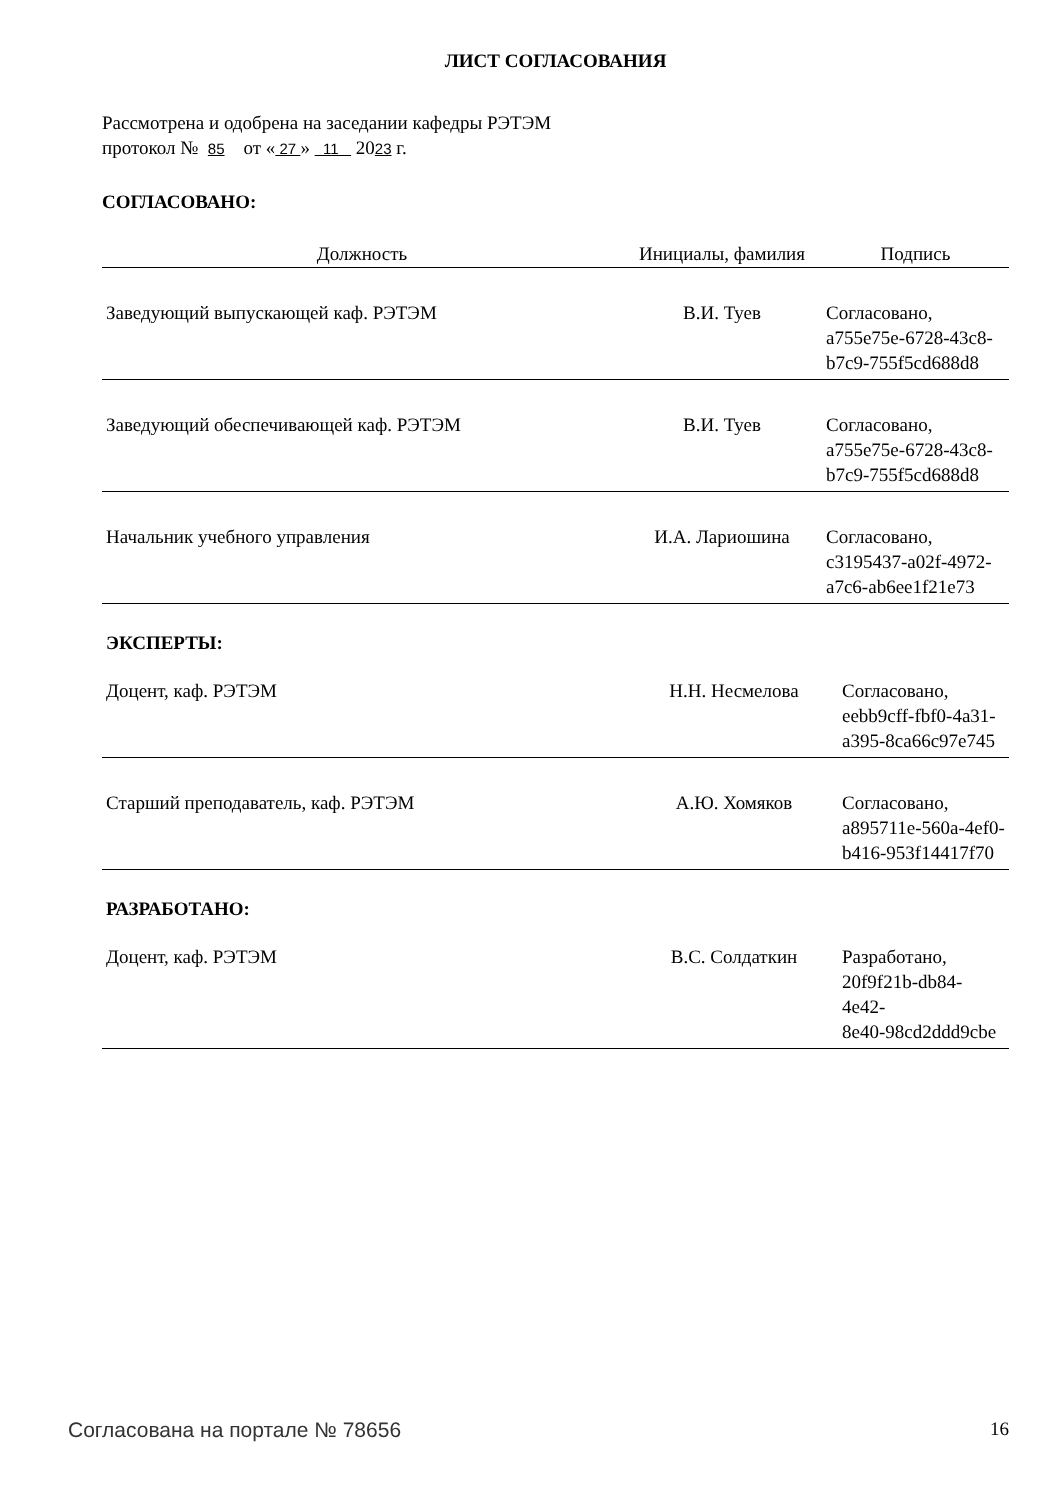ЛИСТ СОГЛАСОВАНИЯ
Рассмотрена и одобрена на заседании кафедры РЭТЭМ
протокол № 85 от « 27 » 11 2023 г.
СОГЛАСОВАНО:
| Должность | Инициалы, фамилия | Подпись |
| --- | --- | --- |
| Заведующий выпускающей каф. РЭТЭМ | В.И. Туев | Согласовано, a755e75e-6728-43c8- b7c9-755f5cd688d8 |
| Заведующий обеспечивающей каф. РЭТЭМ | В.И. Туев | Согласовано, a755e75e-6728-43c8- b7c9-755f5cd688d8 |
| Начальник учебного управления | И.А. Лариошина | Согласовано, c3195437-a02f-4972- a7c6-ab6ee1f21e73 |
ЭКСПЕРТЫ:
| Доцент, каф. РЭТЭМ | Н.Н. Несмелова | Согласовано, eebb9cff-fbf0-4a31- a395-8ca66c97e745 |
| Старший преподаватель, каф. РЭТЭМ | А.Ю. Хомяков | Согласовано, a895711e-560a-4ef0- b416-953f14417f70 |
РАЗРАБОТАНО:
| Доцент, каф. РЭТЭМ | В.С. Солдаткин | Разработано, 20f9f21b-db84-4e42- 8e40-98cd2ddd9cbe |
Согласована на портале № 78656 16